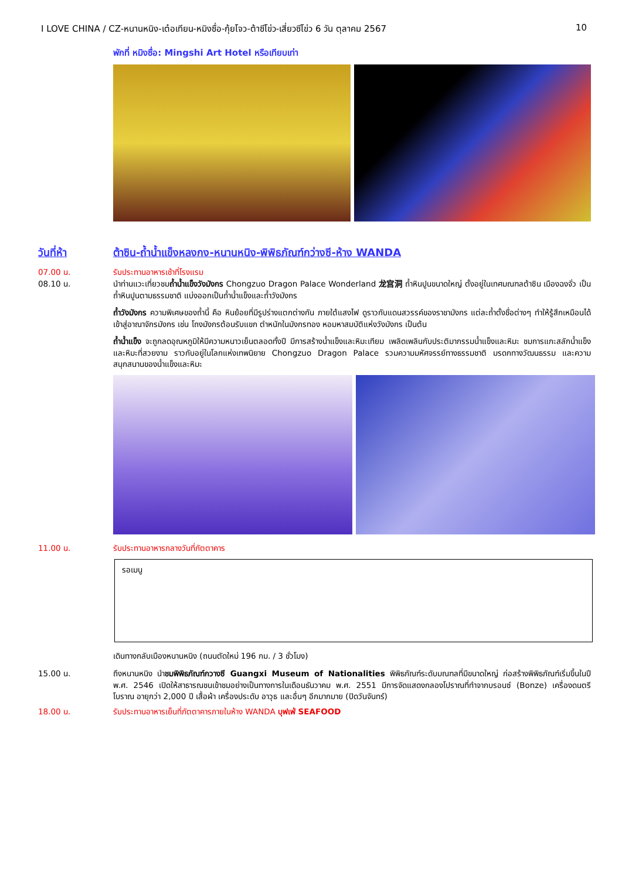I LOVE CHINA / CZ-หนานหนิง-เต๋อเทียน-หมิงซื่อ-กุ้ยโจว-ต้าซีโข่ว-เสี่ยวซีโข่ว 6 วัน ตุลาคม 2567 10
พักที่ หมิงซื่อ: Mingshi Art Hotel หรือเทียบเท่า
วันที่ห้า
ต้าซิน-ถ้ำน้ำแข็งหลงกง-หนานหนิง-พิพิธภัณฑ์กว่างซี-ห้าง WANDA
07.00 น.
รับประทานอาหารเช้าที่โรงแรม
08.10 น.
นำท่านแวะเที่ยวชมถ้ำน้ำแข็งวังมังกร Chongzuo Dragon Palace Wonderland 龙宫洞 ถ้ำหินปูนขนาดใหญ่ ตั้งอยู่ในเทศมณฑลต้าซิน เมืองฉงจั่ว เป็นถ้ำหินปูนตามธรรมชาติ แบ่งออกเป็นถ้ำน้ำแข็งและถ้ำวังมังกร
ถ้ำวังมังกร ความพิเศษของถ้ำนี้ คือ หินย้อยที่มีรูปร่างแตกต่างกัน ภายใต้แสงไฟ ดูราวกับแดนสวรรค์ของราชามังกร แต่ละถ้ำตั้งชื่อต่างๆ ทำให้รู้สึกเหมือนได้เข้าสู่อาณาจักรมังกร เช่น โถงมังกรต้อนรับแขก ตำหนักในมังกรทอง หอมหาสมบัติแห่งวังมังกร เป็นต้น
ถ้ำน้ำแข็ง จะถูกลดอุณหภูมิให้มีความหนาวเย็นตลอดทั้งปี มีการสร้างน้ำแข็งและหิมะเทียม เพลิดเพลินกับประติมากรรมน้ำแข็งและหิมะ ชมการแกะสลักน้ำแข็งและหิมะที่สวยงาม ราวกับอยู่ในโลกแห่งเทพนิยาย Chongzuo Dragon Palace รวมความมหัศจรรย์ทางธรรมชาติ มรดกทางวัฒนธรรม และความสนุกสนานของน้ำแข็งและหิมะ
11.00 น.
รับประทานอาหารกลางวันที่ภัตตาคาร
รอเมนู
เดินทางกลับเมืองหนานหนิง (ถนนตัดใหม่ 196 กม. / 3 ชั่วโมง)
15.00 น.
ถึงหนานหนิง นำชมพิพิธภัณฑ์กวางซี Guangxi Museum of Nationalities พิพิธภัณฑ์ระดับมณฑลที่มีขนาดใหญ่ ก่อสร้างพิพิธภัณฑ์เริ่มขึ้นในปี พ.ศ. 2546 เปิดให้สาธารณชนเข้าชมอย่างเป็นทางการในเดือนธันวาคม พ.ศ. 2551 มีการจัดแสดงกลองโปราณที่ทำจากบรอนซ์ (Bonze) เครื่องดนตรีโบราณ อายุกว่า 2,000 ปี เสื้อผ้า เครื่องประดับ อาวุธ และอื่นๆ อีกมากมาย (ปิดวันจันทร์)
18.00 น.
รับประทานอาหารเย็นที่ภัตตาคารภายในห้าง WANDA บุฟเฟ่ SEAFOOD